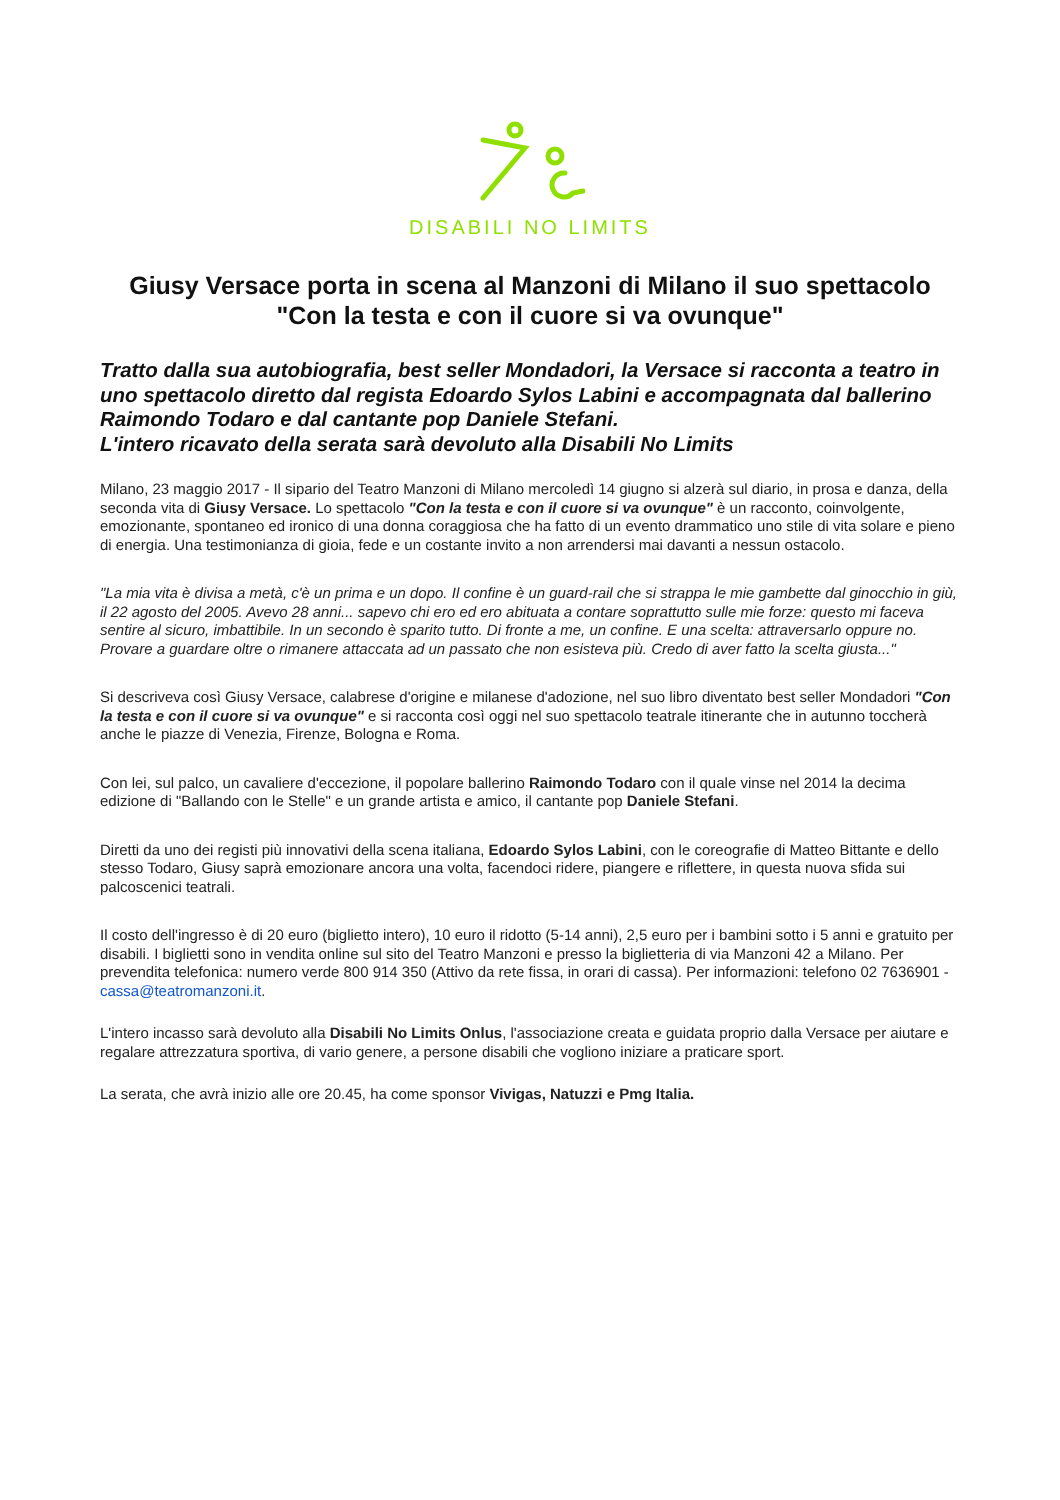DISABILI NO LIMITS
Giusy Versace porta in scena al Manzoni di Milano il suo spettacolo
"Con la testa e con il cuore si va ovunque"
Tratto dalla sua autobiografia, best seller Mondadori, la Versace si racconta a teatro in uno spettacolo diretto dal regista Edoardo Sylos Labini e accompagnata dal ballerino Raimondo Todaro e dal cantante pop Daniele Stefani.
L'intero ricavato della serata sarà devoluto alla Disabili No Limits
Milano, 23 maggio 2017 - Il sipario del Teatro Manzoni di Milano mercoledì 14 giugno si alzerà sul diario, in prosa e danza, della seconda vita di Giusy Versace. Lo spettacolo "Con la testa e con il cuore si va ovunque" è un racconto, coinvolgente, emozionante, spontaneo ed ironico di una donna coraggiosa che ha fatto di un evento drammatico uno stile di vita solare e pieno di energia. Una testimonianza di gioia, fede e un costante invito a non arrendersi mai davanti a nessun ostacolo.
"La mia vita è divisa a metà, c'è un prima e un dopo. Il confine è un guard-rail che si strappa le mie gambette dal ginocchio in giù, il 22 agosto del 2005. Avevo 28 anni... sapevo chi ero ed ero abituata a contare soprattutto sulle mie forze: questo mi faceva sentire al sicuro, imbattibile. In un secondo è sparito tutto. Di fronte a me, un confine. E una scelta: attraversarlo oppure no. Provare a guardare oltre o rimanere attaccata ad un passato che non esisteva più. Credo di aver fatto la scelta giusta..."
Si descriveva così Giusy Versace, calabrese d'origine e milanese d'adozione, nel suo libro diventato best seller Mondadori "Con la testa e con il cuore si va ovunque" e si racconta così oggi nel suo spettacolo teatrale itinerante che in autunno toccherà anche le piazze di Venezia, Firenze, Bologna e Roma.
Con lei, sul palco, un cavaliere d'eccezione, il popolare ballerino Raimondo Todaro con il quale vinse nel 2014 la decima edizione di "Ballando con le Stelle" e un grande artista e amico, il cantante pop Daniele Stefani.
Diretti da uno dei registi più innovativi della scena italiana, Edoardo Sylos Labini, con le coreografie di Matteo Bittante e dello stesso Todaro, Giusy saprà emozionare ancora una volta, facendoci ridere, piangere e riflettere, in questa nuova sfida sui palcoscenici teatrali.
Il costo dell'ingresso è di 20 euro (biglietto intero), 10 euro il ridotto (5-14 anni), 2,5 euro per i bambini sotto i 5 anni e gratuito per disabili. I biglietti sono in vendita online sul sito del Teatro Manzoni e presso la biglietteria di via Manzoni 42 a Milano. Per prevendita telefonica: numero verde 800 914 350 (Attivo da rete fissa, in orari di cassa). Per informazioni: telefono 02 7636901 - cassa@teatromanzoni.it.
L'intero incasso sarà devoluto alla Disabili No Limits Onlus, l'associazione creata e guidata proprio dalla Versace per aiutare e regalare attrezzatura sportiva, di vario genere, a persone disabili che vogliono iniziare a praticare sport.
La serata, che avrà inizio alle ore 20.45, ha come sponsor Vivigas, Natuzzi e Pmg Italia.